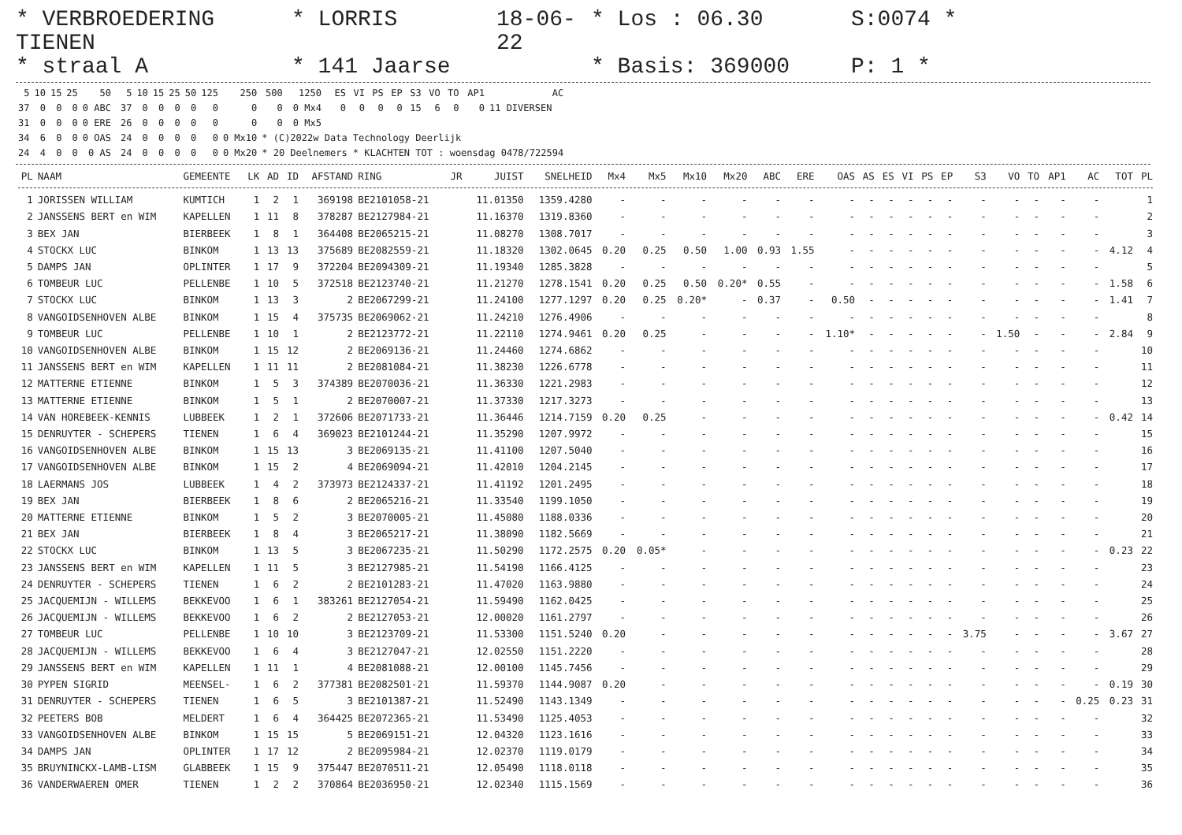* VERBROEDERING TIENEN
* LORRIS
18-06-22
* Los : 06.30
S:0074 *
* straal A
* 141 Jaarse
* Basis: 369000
P: 1 *
| 5 | 10 | 15 | 25 | 50 | | 5 | 10 | 15 | 25 | 50 | 125 | 250 | 500 | 1250 | | ES | VI | PS | EP | S3 | VO | TO | AP1 | AC |
| 37 | 0 | 0 | 0 | 0 ABC | | 37 | 0 | 0 | 0 | 0 | 0 | 0 | 0 | 0 Mx4 | | 0 | 0 | 0 | 0 | 15 | 6 | 0 | 0 | 11 DIVERSEN |
| 31 | 0 | 0 | 0 | 0 ERE | | 26 | 0 | 0 | 0 | 0 | 0 | 0 | 0 | 0 Mx5 | | | | | | | | | | |
| 34 | 6 | 0 | 0 | 0 OAS | | 24 | 0 | 0 | 0 | 0 | 0 | 0 Mx10 | * (C)2022w Data Technology Deerlijk | | | | | | | | | | | |
| 24 | 4 | 0 | 0 | 0 AS | | 24 | 0 | 0 | 0 | 0 | 0 | 0 Mx20 | * 20 Deelnemers * KLACHTEN TOT : woensdag 0478/722594 | | | | | | | | | | | |
| PL | NAAM | GEMEENTE | LK | AD | ID | AFSTAND | RING | JR | JUIST | SNELHEID | Mx4 | Mx5 | Mx10 | Mx20 | ABC | ERE | OAS | AS | ES | VI | PS | EP | S3 | VO | TO | AP1 | AC | TOT | PL |
| --- | --- | --- | --- | --- | --- | --- | --- | --- | --- | --- | --- | --- | --- | --- | --- | --- | --- | --- | --- | --- | --- | --- | --- | --- | --- | --- | --- | --- | --- |
| 1 | JORISSEN WILLIAM | KUMTICH | 1 | 2 | 1 | 369198 | BE2101058-21 | | 11.01350 | 1359.4280 | - | - | - | - | - | - | - | - | - | - | - | - | - | - | - | - | - | | 1 |
| 2 | JANSSENS BERT en WIM | KAPELLEN | 1 | 11 | 8 | 378287 | BE2127984-21 | | 11.16370 | 1319.8360 | - | - | - | - | - | - | - | - | - | - | - | - | - | - | - | - | - | | 2 |
| 3 | BEX JAN | BIERBEEK | 1 | 8 | 1 | 364408 | BE2065215-21 | | 11.08270 | 1308.7017 | - | - | - | - | - | - | - | - | - | - | - | - | - | - | - | - | - | | 3 |
| 4 | STOCKX LUC | BINKOM | 1 | 13 | 13 | 375689 | BE2082559-21 | | 11.18320 | 1302.0645 | 0.20 | 0.25 | 0.50 | 1.00 | 0.93 | 1.55 | - | - | - | - | - | - | - | - | - | - | - | 4.12 | 4 |
| 5 | DAMPS JAN | OPLINTER | 1 | 17 | 9 | 372204 | BE2094309-21 | | 11.19340 | 1285.3828 | - | - | - | - | - | - | - | - | - | - | - | - | - | - | - | - | - | | 5 |
| 6 | TOMBEUR LUC | PELLENBE | 1 | 10 | 5 | 372518 | BE2123740-21 | | 11.21270 | 1278.1541 | 0.20 | 0.25 | 0.50 | 0.20* | 0.55 | - | - | - | - | - | - | - | - | - | - | - | - | 1.58 | 6 |
| 7 | STOCKX LUC | BINKOM | 1 | 13 | 3 | 2 | BE2067299-21 | | 11.24100 | 1277.1297 | 0.20 | 0.25 | 0.20* | - | 0.37 | - | 0.50 | - | - | - | - | - | - | - | - | - | - | 1.41 | 7 |
| 8 | VANGOIDSENHOVEN ALBE | BINKOM | 1 | 15 | 4 | 375735 | BE2069062-21 | | 11.24210 | 1276.4906 | - | - | - | - | - | - | - | - | - | - | - | - | - | - | - | - | - | | 8 |
| 9 | TOMBEUR LUC | PELLENBE | 1 | 10 | 1 | 2 | BE2123772-21 | | 11.22110 | 1274.9461 | 0.20 | 0.25 | - | - | - | - | 1.10* | - | - | - | - | - | - | 1.50 | - | - | - | 2.84 | 9 |
| 10 | VANGOIDSENHOVEN ALBE | BINKOM | 1 | 15 | 12 | 2 | BE2069136-21 | | 11.24460 | 1274.6862 | - | - | - | - | - | - | - | - | - | - | - | - | - | - | - | - | - | | 10 |
| 11 | JANSSENS BERT en WIM | KAPELLEN | 1 | 11 | 11 | 2 | BE2081084-21 | | 11.38230 | 1226.6778 | - | - | - | - | - | - | - | - | - | - | - | - | - | - | - | - | - | | 11 |
| 12 | MATTERNE ETIENNE | BINKOM | 1 | 5 | 3 | 374389 | BE2070036-21 | | 11.36330 | 1221.2983 | - | - | - | - | - | - | - | - | - | - | - | - | - | - | - | - | - | | 12 |
| 13 | MATTERNE ETIENNE | BINKOM | 1 | 5 | 1 | 2 | BE2070007-21 | | 11.37330 | 1217.3273 | - | - | - | - | - | - | - | - | - | - | - | - | - | - | - | - | - | | 13 |
| 14 | VAN HOREBEEK-KENNIS | LUBBEEK | 1 | 2 | 1 | 372606 | BE2071733-21 | | 11.36446 | 1214.7159 | 0.20 | 0.25 | - | - | - | - | - | - | - | - | - | - | - | - | - | - | - | 0.42 | 14 |
| 15 | DENRUYTER - SCHEPERS | TIENEN | 1 | 6 | 4 | 369023 | BE2101244-21 | | 11.35290 | 1207.9972 | - | - | - | - | - | - | - | - | - | - | - | - | - | - | - | - | - | | 15 |
| 16 | VANGOIDSENHOVEN ALBE | BINKOM | 1 | 15 | 13 | 3 | BE2069135-21 | | 11.41100 | 1207.5040 | - | - | - | - | - | - | - | - | - | - | - | - | - | - | - | - | - | | 16 |
| 17 | VANGOIDSENHOVEN ALBE | BINKOM | 1 | 15 | 2 | 4 | BE2069094-21 | | 11.42010 | 1204.2145 | - | - | - | - | - | - | - | - | - | - | - | - | - | - | - | - | - | | 17 |
| 18 | LAERMANS JOS | LUBBEEK | 1 | 4 | 2 | 373973 | BE2124337-21 | | 11.41192 | 1201.2495 | - | - | - | - | - | - | - | - | - | - | - | - | - | - | - | - | - | | 18 |
| 19 | BEX JAN | BIERBEEK | 1 | 8 | 6 | 2 | BE2065216-21 | | 11.33540 | 1199.1050 | - | - | - | - | - | - | - | - | - | - | - | - | - | - | - | - | - | | 19 |
| 20 | MATTERNE ETIENNE | BINKOM | 1 | 5 | 2 | 3 | BE2070005-21 | | 11.45080 | 1188.0336 | - | - | - | - | - | - | - | - | - | - | - | - | - | - | - | - | - | | 20 |
| 21 | BEX JAN | BIERBEEK | 1 | 8 | 4 | 3 | BE2065217-21 | | 11.38090 | 1182.5669 | - | - | - | - | - | - | - | - | - | - | - | - | - | - | - | - | - | | 21 |
| 22 | STOCKX LUC | BINKOM | 1 | 13 | 5 | 3 | BE2067235-21 | | 11.50290 | 1172.2575 | 0.20 | 0.05* | - | - | - | - | - | - | - | - | - | - | - | - | - | - | - | 0.23 | 22 |
| 23 | JANSSENS BERT en WIM | KAPELLEN | 1 | 11 | 5 | 3 | BE2127985-21 | | 11.54190 | 1166.4125 | - | - | - | - | - | - | - | - | - | - | - | - | - | - | - | - | - | | 23 |
| 24 | DENRUYTER - SCHEPERS | TIENEN | 1 | 6 | 2 | 2 | BE2101283-21 | | 11.47020 | 1163.9880 | - | - | - | - | - | - | - | - | - | - | - | - | - | - | - | - | - | | 24 |
| 25 | JACQUEMIJN - WILLEMS | BEKKEVOO | 1 | 6 | 1 | 383261 | BE2127054-21 | | 11.59490 | 1162.0425 | - | - | - | - | - | - | - | - | - | - | - | - | - | - | - | - | - | | 25 |
| 26 | JACQUEMIJN - WILLEMS | BEKKEVOO | 1 | 6 | 2 | 2 | BE2127053-21 | | 12.00020 | 1161.2797 | - | - | - | - | - | - | - | - | - | - | - | - | - | - | - | - | - | | 26 |
| 27 | TOMBEUR LUC | PELLENBE | 1 | 10 | 10 | 3 | BE2123709-21 | | 11.53300 | 1151.5240 | 0.20 | - | - | - | - | - | - | - | - | - | - | - | 3.75 | - | - | - | - | 3.67 | 27 |
| 28 | JACQUEMIJN - WILLEMS | BEKKEVOO | 1 | 6 | 4 | 3 | BE2127047-21 | | 12.02550 | 1151.2220 | - | - | - | - | - | - | - | - | - | - | - | - | - | - | - | - | - | | 28 |
| 29 | JANSSENS BERT en WIM | KAPELLEN | 1 | 11 | 1 | 4 | BE2081088-21 | | 12.00100 | 1145.7456 | - | - | - | - | - | - | - | - | - | - | - | - | - | - | - | - | - | | 29 |
| 30 | PYPEN SIGRID | MEENSEL- | 1 | 6 | 2 | 377381 | BE2082501-21 | | 11.59370 | 1144.9087 | 0.20 | - | - | - | - | - | - | - | - | - | - | - | - | - | - | - | - | 0.19 | 30 |
| 31 | DENRUYTER - SCHEPERS | TIENEN | 1 | 6 | 5 | 3 | BE2101387-21 | | 11.52490 | 1143.1349 | - | - | - | - | - | - | - | - | - | - | - | - | - | - | - | - | 0.25 | 0.23 | 31 |
| 32 | PEETERS BOB | MELDERT | 1 | 6 | 4 | 364425 | BE2072365-21 | | 11.53490 | 1125.4053 | - | - | - | - | - | - | - | - | - | - | - | - | - | - | - | - | - | | 32 |
| 33 | VANGOIDSENHOVEN ALBE | BINKOM | 1 | 15 | 15 | 5 | BE2069151-21 | | 12.04320 | 1123.1616 | - | - | - | - | - | - | - | - | - | - | - | - | - | - | - | - | - | | 33 |
| 34 | DAMPS JAN | OPLINTER | 1 | 17 | 12 | 2 | BE2095984-21 | | 12.02370 | 1119.0179 | - | - | - | - | - | - | - | - | - | - | - | - | - | - | - | - | - | | 34 |
| 35 | BRUYNINCKX-LAMB-LISM | GLABBEEK | 1 | 15 | 9 | 375447 | BE2070511-21 | | 12.05490 | 1118.0118 | - | - | - | - | - | - | - | - | - | - | - | - | - | - | - | - | - | | 35 |
| 36 | VANDERWAEREN OMER | TIENEN | 1 | 2 | 2 | 370864 | BE2036950-21 | | 12.02340 | 1115.1569 | - | - | - | - | - | - | - | - | - | - | - | - | - | - | - | - | - | | 36 |